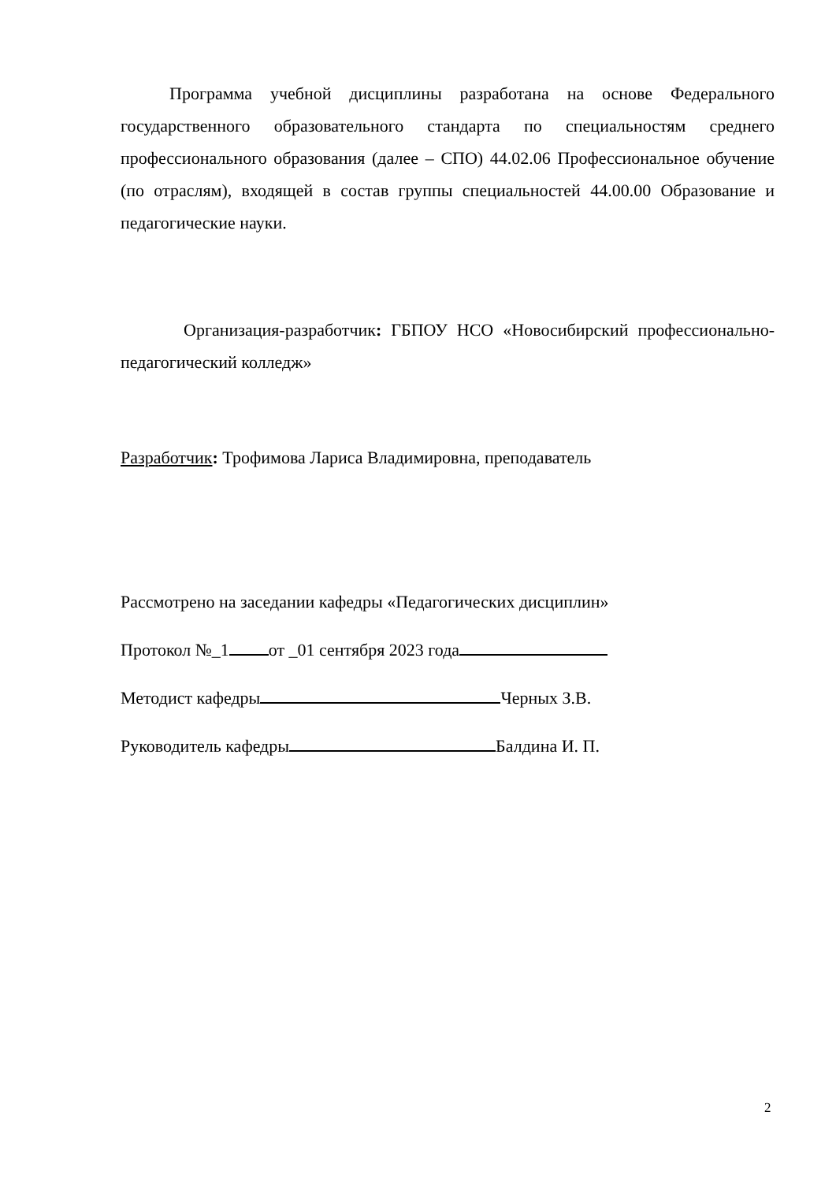Программа учебной дисциплины разработана на основе Федерального государственного образовательного стандарта по специальностям среднего профессионального образования (далее – СПО) 44.02.06 Профессиональное обучение (по отраслям), входящей в состав группы специальностей 44.00.00 Образование и педагогические науки.
Организация-разработчик: ГБПОУ НСО «Новосибирский профессионально-педагогический колледж»
Разработчик: Трофимова Лариса Владимировна, преподаватель
Рассмотрено на заседании кафедры «Педагогических дисциплин»
Протокол №_1 от _01 сентября 2023 года
Методист кафедры Черных З.В.
Руководитель кафедры Балдина И. П.
2